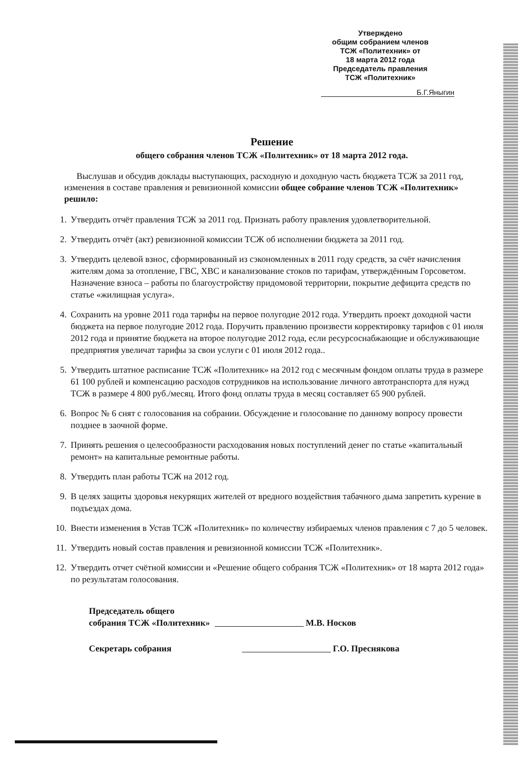Утверждено
общим собранием членов
ТСЖ «Политехник» от
18 марта 2012 года
Председатель правления
ТСЖ «Политехник»
Б.Г.Яныгин
Решение
общего собрания членов ТСЖ «Политехник» от 18 марта 2012 года.
Выслушав и обсудив доклады выступающих, расходную и доходную часть бюджета ТСЖ за 2011 год, изменения в составе правления и ревизионной комиссии общее собрание членов ТСЖ «Политехник» решило:
1. Утвердить отчёт правления ТСЖ за 2011 год. Признать работу правления удовлетворительной.
2. Утвердить отчёт (акт) ревизионной комиссии ТСЖ об исполнении бюджета за 2011 год.
3. Утвердить целевой взнос, сформированный из сэкономленных в 2011 году средств, за счёт начисления жителям дома за отопление, ГВС, ХВС и канализование стоков по тарифам, утверждённым Горсоветом. Назначение взноса – работы по благоустройству придомовой территории, покрытие дефицита средств по статье «жилищная услуга».
4. Сохранить на уровне 2011 года тарифы на первое полугодие 2012 года. Утвердить проект доходной части бюджета на первое полугодие 2012 года. Поручить правлению произвести корректировку тарифов с 01 июля 2012 года и принятие бюджета на второе полугодие 2012 года, если ресурсоснабжающие и обслуживающие предприятия увеличат тарифы за свои услуги с 01 июля 2012 года..
5. Утвердить штатное расписание ТСЖ «Политехник» на 2012 год с месячным фондом оплаты труда в размере 61 100 рублей и компенсацию расходов сотрудников на использование личного автотранспорта для нужд ТСЖ в размере 4 800 руб./месяц. Итого фонд оплаты труда в месяц составляет 65 900 рублей.
6. Вопрос № 6 снят с голосования на собрании. Обсуждение и голосование по данному вопросу провести позднее в заочной форме.
7. Принять решения о целесообразности расходования новых поступлений денег по статье «капитальный ремонт» на капитальные ремонтные работы.
8. Утвердить план работы ТСЖ на 2012 год.
9. В целях защиты здоровья некурящих жителей от вредного воздействия табачного дыма запретить курение в подъездах дома.
10. Внести изменения в Устав ТСЖ «Политехник» по количеству избираемых членов правления с 7 до 5 человек.
11. Утвердить новый состав правления и ревизионной комиссии ТСЖ «Политехник».
12. Утвердить отчет счётной комиссии и «Решение общего собрания ТСЖ «Политехник» от 18 марта 2012 года» по результатам голосования.
Председатель общего
собрания ТСЖ «Политехник» М.В. Носков
Секретарь собрания Г.О. Преснякова